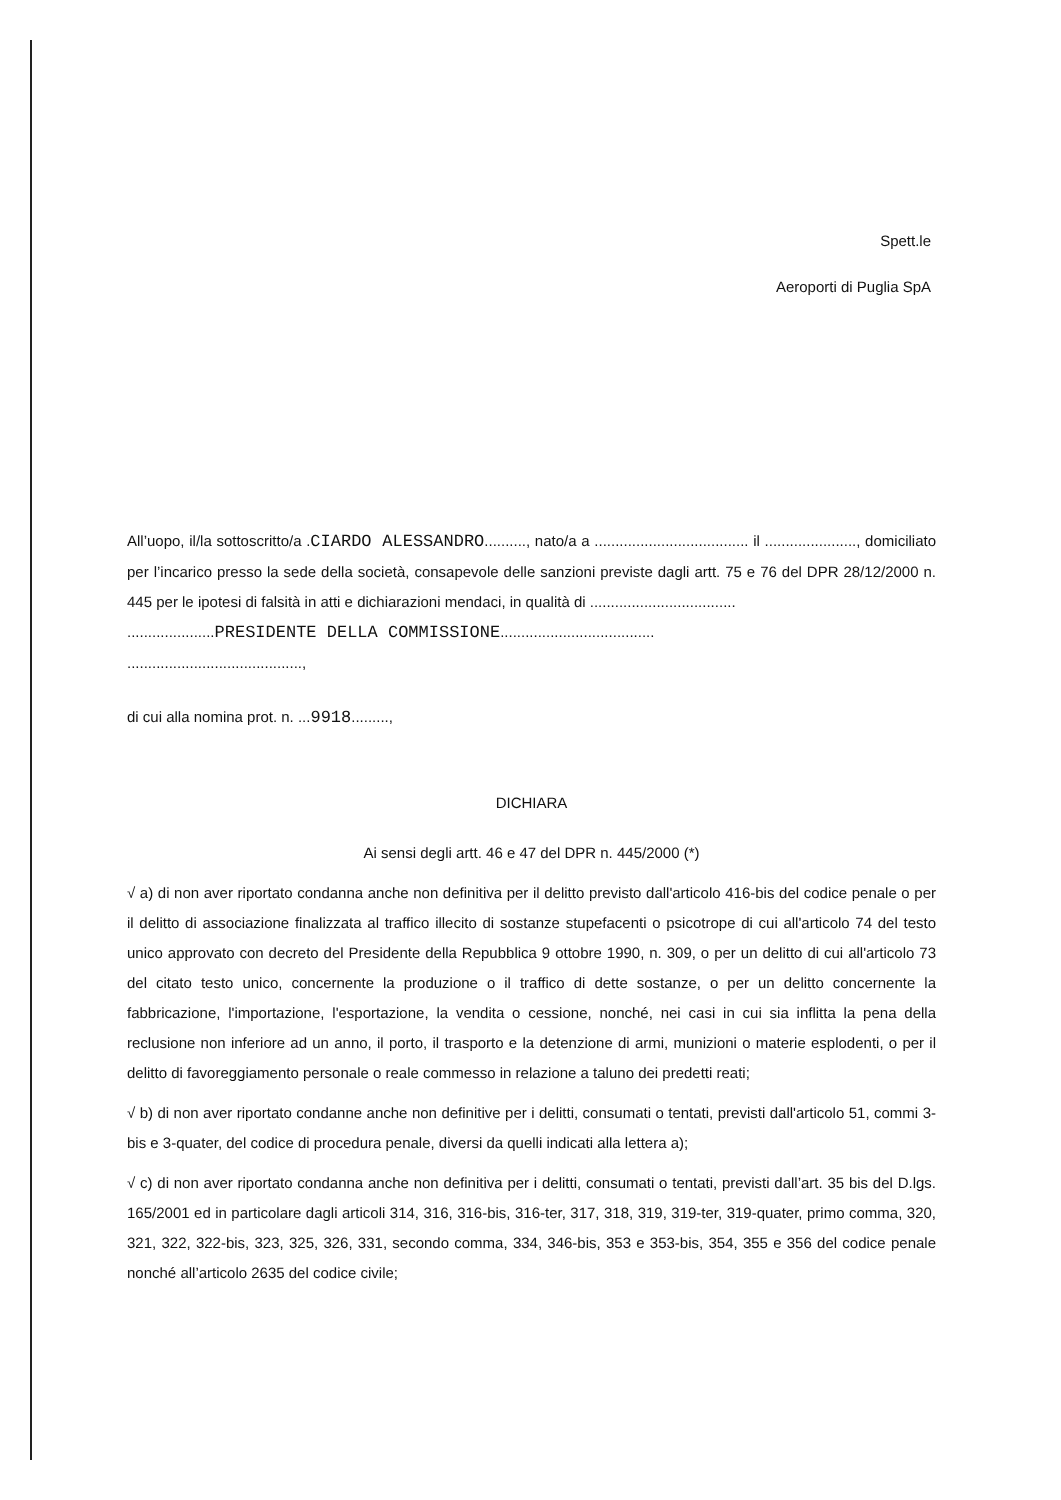Spett.le
Aeroporti di Puglia SpA
All’uopo, il/la sottoscritto/a .CIARDO ALESSANDRO.........., nato/a a ..................................... il ......................, domiciliato per l’incarico presso la sede della società, consapevole delle sanzioni previste dagli artt. 75 e 76 del DPR 28/12/2000 n. 445 per le ipotesi di falsità in atti e dichiarazioni mendaci, in qualità di ...................................
.....................PRESIDENTE DELLA COMMISSIONE.....................................
..........................................,
di cui alla nomina prot. n. ...9918.........,
DICHIARA
Ai sensi degli artt. 46 e 47 del DPR n. 445/2000 (*)
√ a) di non aver riportato condanna anche non definitiva per il delitto previsto dall'articolo 416-bis del codice penale o per il delitto di associazione finalizzata al traffico illecito di sostanze stupefacenti o psicotrope di cui all'articolo 74 del testo unico approvato con decreto del Presidente della Repubblica 9 ottobre 1990, n. 309, o per un delitto di cui all'articolo 73 del citato testo unico, concernente la produzione o il traffico di dette sostanze, o per un delitto concernente la fabbricazione, l'importazione, l'esportazione, la vendita o cessione, nonché, nei casi in cui sia inflitta la pena della reclusione non inferiore ad un anno, il porto, il trasporto e la detenzione di armi, munizioni o materie esplodenti, o per il delitto di favoreggiamento personale o reale commesso in relazione a taluno dei predetti reati;
√ b) di non aver riportato condanne anche non definitive per i delitti, consumati o tentati, previsti dall'articolo 51, commi 3-bis e 3-quater, del codice di procedura penale, diversi da quelli indicati alla lettera a);
√ c) di non aver riportato condanna anche non definitiva per i delitti, consumati o tentati, previsti dall’art. 35 bis del D.lgs. 165/2001 ed in particolare dagli articoli 314, 316, 316-bis, 316-ter, 317, 318, 319, 319-ter, 319-quater, primo comma, 320, 321, 322, 322-bis, 323, 325, 326, 331, secondo comma, 334, 346-bis, 353 e 353-bis, 354, 355 e 356 del codice penale nonché all’articolo 2635 del codice civile;